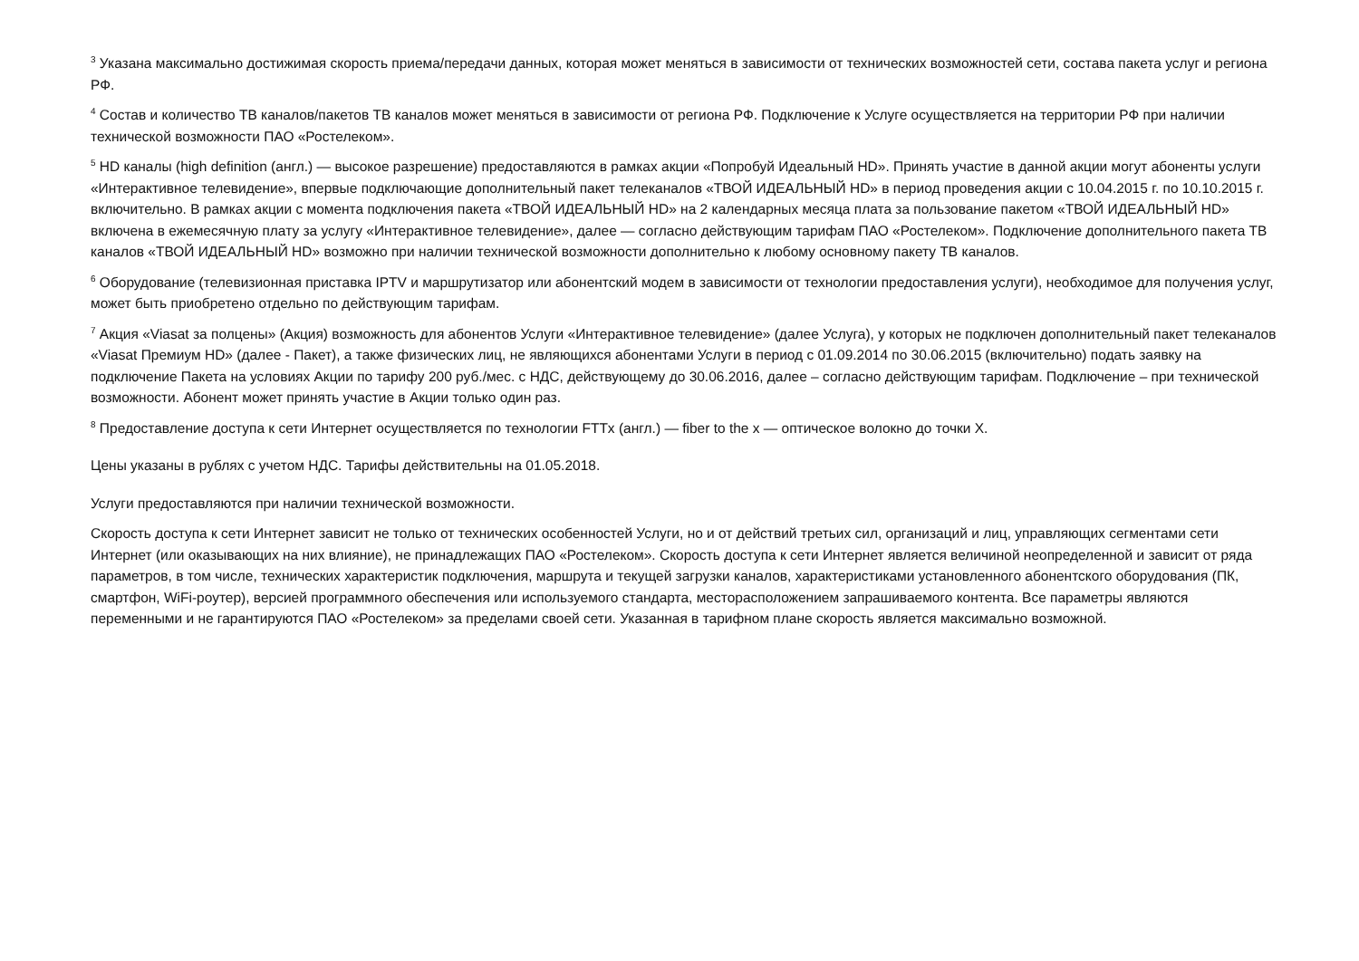<sup>3</sup> Указана максимально достижимая скорость приема/передачи данных, которая может меняться в зависимости от технических возможностей сети, состава пакета услуг и региона РФ.
<sup>4</sup> Состав и количество ТВ каналов/пакетов ТВ каналов может меняться в зависимости от региона РФ. Подключение к Услуге осуществляется на территории РФ при наличии технической возможности ПАО «Ростелеком».
<sup>5</sup> HD каналы (high definition (англ.) — высокое разрешение) предоставляются в рамках акции «Попробуй Идеальный HD». Принять участие в данной акции могут абоненты услуги «Интерактивное телевидение», впервые подключающие дополнительный пакет телеканалов «ТВОЙ ИДЕАЛЬНЫЙ HD» в период проведения акции с 10.04.2015 г. по 10.10.2015 г. включительно. В рамках акции с момента подключения пакета «ТВОЙ ИДЕАЛЬНЫЙ HD» на 2 календарных месяца плата за пользование пакетом «ТВОЙ ИДЕАЛЬНЫЙ HD» включена в ежемесячную плату за услугу «Интерактивное телевидение», далее — согласно действующим тарифам ПАО «Ростелеком». Подключение дополнительного пакета ТВ каналов «ТВОЙ ИДЕАЛЬНЫЙ HD» возможно при наличии технической возможности дополнительно к любому основному пакету ТВ каналов.
<sup>6</sup> Оборудование (телевизионная приставка IPTV и маршрутизатор или абонентский модем в зависимости от технологии предоставления услуги), необходимое для получения услуг, может быть приобретено отдельно по действующим тарифам.
<sup>7</sup> Акция «Viasat за полцены» (Акция) возможность для абонентов Услуги «Интерактивное телевидение» (далее Услуга), у которых не подключен дополнительный пакет телеканалов «Viasat Премиум HD» (далее - Пакет), а также физических лиц, не являющихся абонентами Услуги в период с 01.09.2014 по 30.06.2015 (включительно) подать заявку на подключение Пакета на условиях Акции по тарифу 200 руб./мес. с НДС, действующему до 30.06.2016, далее – согласно действующим тарифам. Подключение – при технической возможности. Абонент может принять участие в Акции только один раз.
<sup>8</sup> Предоставление доступа к сети Интернет осуществляется по технологии FTTx (англ.) — fiber to the x — оптическое волокно до точки X.
Цены указаны в рублях с учетом НДС. Тарифы действительны на 01.05.2018.
Услуги предоставляются при наличии технической возможности.
Скорость доступа к сети Интернет зависит не только от технических особенностей Услуги, но и от действий третьих сил, организаций и лиц, управляющих сегментами сети Интернет (или оказывающих на них влияние), не принадлежащих ПАО «Ростелеком». Скорость доступа к сети Интернет является величиной неопределенной и зависит от ряда параметров, в том числе, технических характеристик подключения, маршрута и текущей загрузки каналов, характеристиками установленного абонентского оборудования (ПК, смартфон, WiFi-роутер), версией программного обеспечения или используемого стандарта, месторасположением запрашиваемого контента. Все параметры являются переменными и не гарантируются ПАО «Ростелеком» за пределами своей сети. Указанная в тарифном плане скорость является максимально возможной.